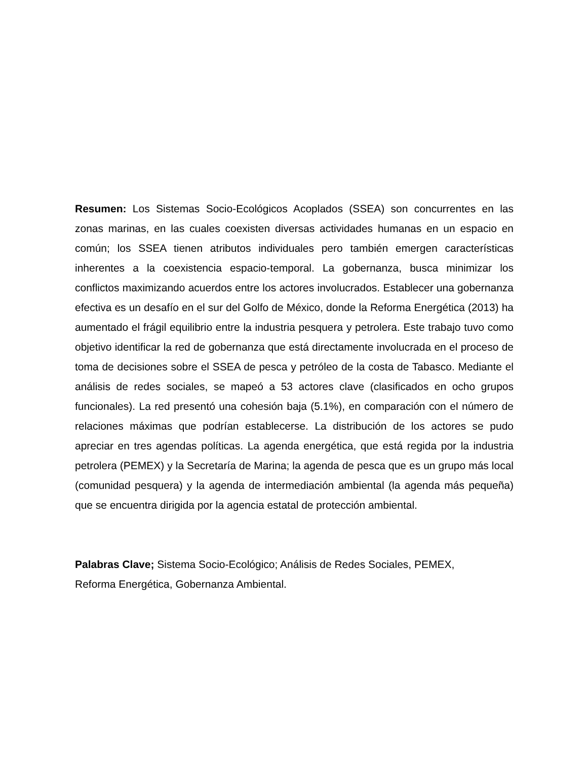Resumen: Los Sistemas Socio-Ecológicos Acoplados (SSEA) son concurrentes en las zonas marinas, en las cuales coexisten diversas actividades humanas en un espacio en común; los SSEA tienen atributos individuales pero también emergen características inherentes a la coexistencia espacio-temporal. La gobernanza, busca minimizar los conflictos maximizando acuerdos entre los actores involucrados. Establecer una gobernanza efectiva es un desafío en el sur del Golfo de México, donde la Reforma Energética (2013) ha aumentado el frágil equilibrio entre la industria pesquera y petrolera. Este trabajo tuvo como objetivo identificar la red de gobernanza que está directamente involucrada en el proceso de toma de decisiones sobre el SSEA de pesca y petróleo de la costa de Tabasco. Mediante el análisis de redes sociales, se mapeó a 53 actores clave (clasificados en ocho grupos funcionales). La red presentó una cohesión baja (5.1%), en comparación con el número de relaciones máximas que podrían establecerse. La distribución de los actores se pudo apreciar en tres agendas políticas. La agenda energética, que está regida por la industria petrolera (PEMEX) y la Secretaría de Marina; la agenda de pesca que es un grupo más local (comunidad pesquera) y la agenda de intermediación ambiental (la agenda más pequeña) que se encuentra dirigida por la agencia estatal de protección ambiental.
Palabras Clave; Sistema Socio-Ecológico; Análisis de Redes Sociales, PEMEX,
Reforma Energética, Gobernanza Ambiental.